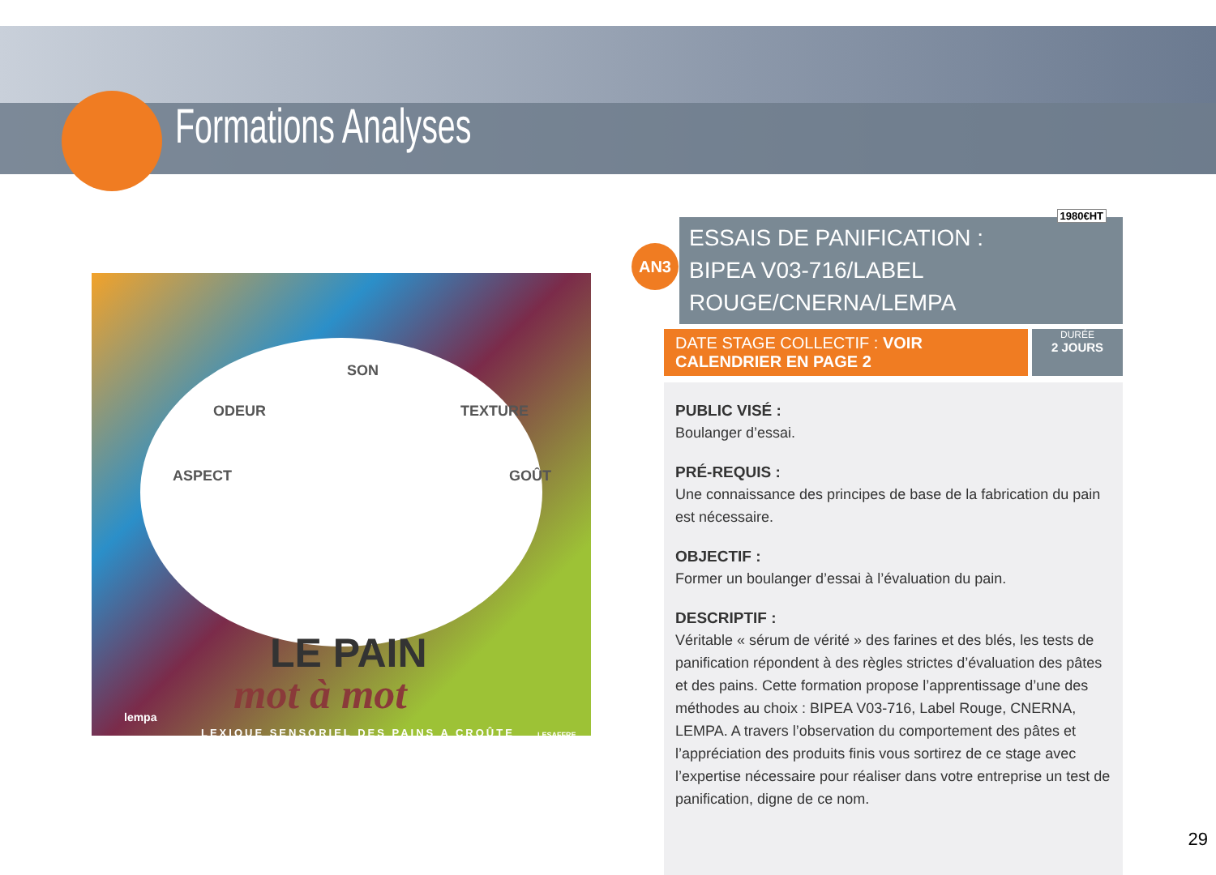Formations Analyses
SON
ODEUR TEXTURE
ASPECT GOÛT
LE PAIN
mot à mot lempa
LEXIQUE SENSORIEL DES PAINS A CROÛTE LESAFFRE
1980€HT
AN3
ESSAIS DE PANIFICATION :
BIPEA V03-716/LABEL ROUGE/CNERNA/LEMPA
DATE STAGE COLLECTIF : VOIR CALENDRIER EN PAGE 2
DURÉE
2 JOURS
PUBLIC VISÉ :
Boulanger d’essai.
PRÉ-REQUIS :
Une connaissance des principes de base de la fabrication du pain est nécessaire.
OBJECTIF :
Former un boulanger d’essai à l’évaluation du pain.
DESCRIPTIF :
Véritable « sérum de vérité » des farines et des blés, les tests de panification répondent à des règles strictes d’évaluation des pâtes et des pains. Cette formation propose l’apprentissage d’une des méthodes au choix : BIPEA V03-716, Label Rouge, CNERNA, LEMPA. A travers l’observation du comportement des pâtes et l’appréciation des produits finis vous sortirez de ce stage avec l’expertise nécessaire pour réaliser dans votre entreprise un test de panification, digne de ce nom.
29